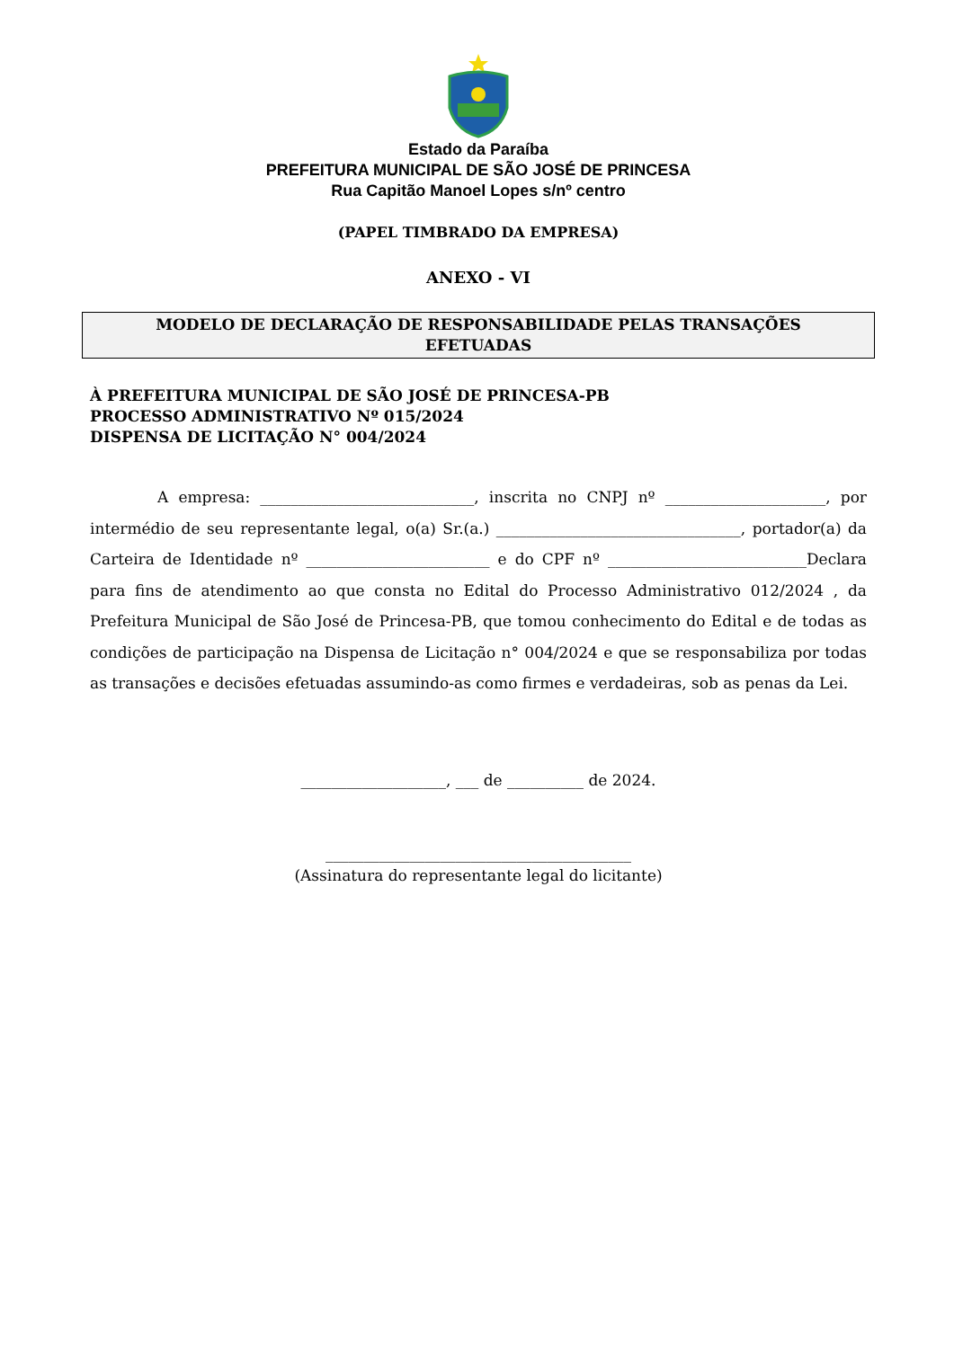Estado da Paraíba
PREFEITURA MUNICIPAL DE SÃO JOSÉ DE PRINCESA
Rua Capitão Manoel Lopes s/nº centro
(PAPEL TIMBRADO DA EMPRESA)
ANEXO - VI
MODELO DE DECLARAÇÃO DE RESPONSABILIDADE PELAS TRANSAÇÕES
EFETUADAS
À PREFEITURA MUNICIPAL DE SÃO JOSÉ DE PRINCESA-PB
PROCESSO ADMINISTRATIVO Nº 015/2024
DISPENSA DE LICITAÇÃO N° 004/2024
A empresa: ____________________________, inscrita no CNPJ nº _____________________, por intermédio de seu representante legal, o(a) Sr.(a.) ________________________________, portador(a) da Carteira de Identidade nº ________________________ e do CPF nº __________________________Declara para fins de atendimento ao que consta no Edital do Processo Administrativo 012/2024 , da Prefeitura Municipal de São José de Princesa-PB, que tomou conhecimento do Edital e de todas as condições de participação na Dispensa de Licitação n° 004/2024 e que se responsabiliza por todas as transações e decisões efetuadas assumindo-as como firmes e verdadeiras, sob as penas da Lei.
___________________, ___ de __________ de 2024.
________________________________________
(Assinatura do representante legal do licitante)